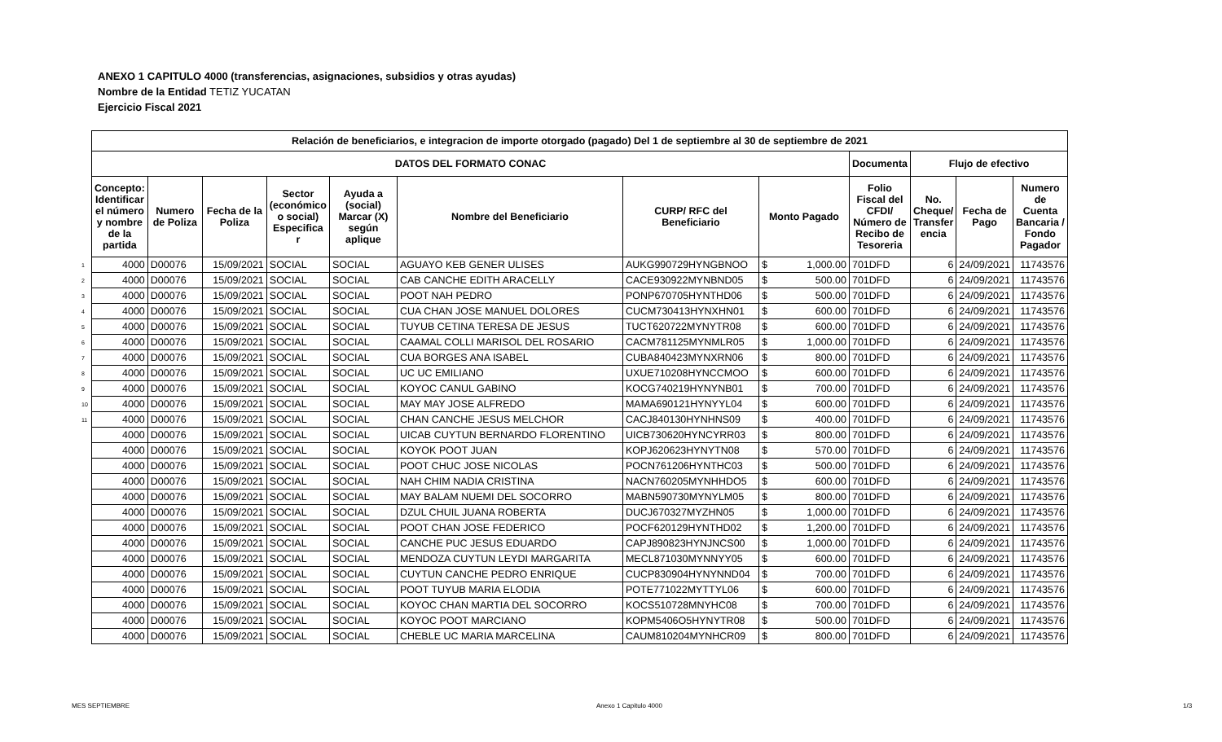ANEXO 1 CAPITULO 4000 (transferencias, asignaciones, subsidios y otras ayudas)
Nombre de la Entidad TETIZ YUCATAN
Ejercicio Fiscal 2021
| | Relación de beneficiarios, e integracion de importe otorgado (pagado) Del 1 de septiembre al 30 de septiembre de 2021 | | | | | | | | | | | |
| | DATOS DEL FORMATO CONAC | | | | | | | | Documenta | Flujo de efectivo | | |
| | Concepto: Identificar el número y nombre de la partida | Numero de Poliza | Fecha de la Poliza | Sector (económico o social) Especifica r | Ayuda a (social) Marcar (X) según aplique | Nombre del Beneficiario | CURP/ RFC del Beneficiario | Monto Pagado | Folio Fiscal del CFDI/ Número de Recibo de Tesoreria | No. Cheque/ Transfer encia | Fecha de Pago | Numero de Cuenta Bancaria / Fondo Pagador |
| 1 | 4000 | D00076 | 15/09/2021 | SOCIAL | SOCIAL | AGUAYO KEB GENER ULISES | AUKG990729HYNGBNOO | $ 1,000.00 | 701DFD | 6 | 24/09/2021 | 11743576 |
| 2 | 4000 | D00076 | 15/09/2021 | SOCIAL | SOCIAL | CAB CANCHE EDITH ARACELLY | CACE930922MYNBND05 | $ 500.00 | 701DFD | 6 | 24/09/2021 | 11743576 |
| 3 | 4000 | D00076 | 15/09/2021 | SOCIAL | SOCIAL | POOT NAH PEDRO | PONP670705HYNTHD06 | $ 500.00 | 701DFD | 6 | 24/09/2021 | 11743576 |
| 4 | 4000 | D00076 | 15/09/2021 | SOCIAL | SOCIAL | CUA CHAN JOSE MANUEL DOLORES | CUCM730413HYNXHN01 | $ 600.00 | 701DFD | 6 | 24/09/2021 | 11743576 |
| 5 | 4000 | D00076 | 15/09/2021 | SOCIAL | SOCIAL | TUYUB CETINA TERESA DE JESUS | TUCT620722MYNYTR08 | $ 600.00 | 701DFD | 6 | 24/09/2021 | 11743576 |
| 6 | 4000 | D00076 | 15/09/2021 | SOCIAL | SOCIAL | CAAMAL COLLI MARISOL DEL ROSARIO | CACM781125MYNMLR05 | $ 1,000.00 | 701DFD | 6 | 24/09/2021 | 11743576 |
| 7 | 4000 | D00076 | 15/09/2021 | SOCIAL | SOCIAL | CUA BORGES ANA ISABEL | CUBA840423MYNXRN06 | $ 800.00 | 701DFD | 6 | 24/09/2021 | 11743576 |
| 8 | 4000 | D00076 | 15/09/2021 | SOCIAL | SOCIAL | UC UC EMILIANO | UXUE710208HYNCCMOO | $ 600.00 | 701DFD | 6 | 24/09/2021 | 11743576 |
| 9 | 4000 | D00076 | 15/09/2021 | SOCIAL | SOCIAL | KOYOC CANUL GABINO | KOCG740219HYNYNB01 | $ 700.00 | 701DFD | 6 | 24/09/2021 | 11743576 |
| 10 | 4000 | D00076 | 15/09/2021 | SOCIAL | SOCIAL | MAY MAY JOSE ALFREDO | MAMA690121HYNYYL04 | $ 600.00 | 701DFD | 6 | 24/09/2021 | 11743576 |
| 11 | 4000 | D00076 | 15/09/2021 | SOCIAL | SOCIAL | CHAN CANCHE JESUS MELCHOR | CACJ840130HYNHNS09 | $ 400.00 | 701DFD | 6 | 24/09/2021 | 11743576 |
| | 4000 | D00076 | 15/09/2021 | SOCIAL | SOCIAL | UICAB CUYTUN BERNARDO FLORENTINO | UICB730620HYNCYRR03 | $ 800.00 | 701DFD | 6 | 24/09/2021 | 11743576 |
| | 4000 | D00076 | 15/09/2021 | SOCIAL | SOCIAL | KOYOK POOT JUAN | KOPJ620623HYNYTN08 | $ 570.00 | 701DFD | 6 | 24/09/2021 | 11743576 |
| | 4000 | D00076 | 15/09/2021 | SOCIAL | SOCIAL | POOT CHUC JOSE NICOLAS | POCN761206HYNTHC03 | $ 500.00 | 701DFD | 6 | 24/09/2021 | 11743576 |
| | 4000 | D00076 | 15/09/2021 | SOCIAL | SOCIAL | NAH CHIM NADIA CRISTINA | NACN760205MYNHHDO5 | $ 600.00 | 701DFD | 6 | 24/09/2021 | 11743576 |
| | 4000 | D00076 | 15/09/2021 | SOCIAL | SOCIAL | MAY BALAM NUEMI DEL SOCORRO | MABN590730MYNYLM05 | $ 800.00 | 701DFD | 6 | 24/09/2021 | 11743576 |
| | 4000 | D00076 | 15/09/2021 | SOCIAL | SOCIAL | DZUL CHUIL JUANA ROBERTA | DUCJ670327MYZHN05 | $ 1,000.00 | 701DFD | 6 | 24/09/2021 | 11743576 |
| | 4000 | D00076 | 15/09/2021 | SOCIAL | SOCIAL | POOT CHAN JOSE FEDERICO | POCF620129HYNTHD02 | $ 1,200.00 | 701DFD | 6 | 24/09/2021 | 11743576 |
| | 4000 | D00076 | 15/09/2021 | SOCIAL | SOCIAL | CANCHE PUC JESUS EDUARDO | CAPJ890823HYNJNCS00 | $ 1,000.00 | 701DFD | 6 | 24/09/2021 | 11743576 |
| | 4000 | D00076 | 15/09/2021 | SOCIAL | SOCIAL | MENDOZA CUYTUN LEYDI MARGARITA | MECL871030MYNNYY05 | $ 600.00 | 701DFD | 6 | 24/09/2021 | 11743576 |
| | 4000 | D00076 | 15/09/2021 | SOCIAL | SOCIAL | CUYTUN CANCHE PEDRO ENRIQUE | CUCP830904HYNYNND04 | $ 700.00 | 701DFD | 6 | 24/09/2021 | 11743576 |
| | 4000 | D00076 | 15/09/2021 | SOCIAL | SOCIAL | POOT TUYUB MARIA ELODIA | POTE771022MYTTYL06 | $ 600.00 | 701DFD | 6 | 24/09/2021 | 11743576 |
| | 4000 | D00076 | 15/09/2021 | SOCIAL | SOCIAL | KOYOC CHAN MARTIA DEL SOCORRO | KOCS510728MNYHC08 | $ 700.00 | 701DFD | 6 | 24/09/2021 | 11743576 |
| | 4000 | D00076 | 15/09/2021 | SOCIAL | SOCIAL | KOYOC POOT MARCIANO | KOPM5406O5HYNYTR08 | $ 500.00 | 701DFD | 6 | 24/09/2021 | 11743576 |
| | 4000 | D00076 | 15/09/2021 | SOCIAL | SOCIAL | CHEBLE UC MARIA MARCELINA | CAUM810204MYNHCR09 | $ 800.00 | 701DFD | 6 | 24/09/2021 | 11743576 |
MES SEPTIEMBRE Anexo 1 Capitulo 4000 1/3